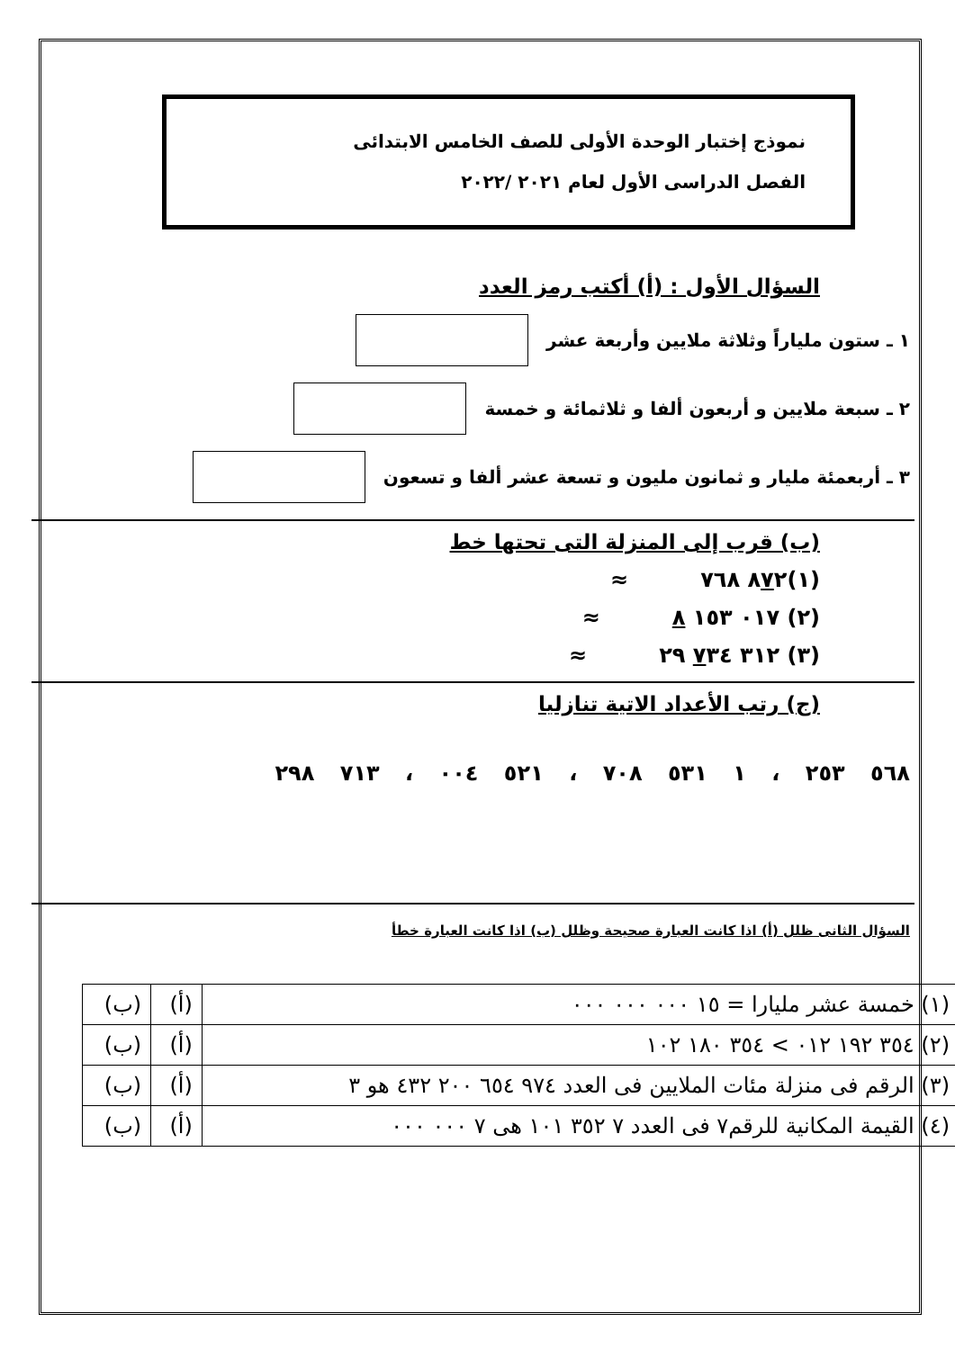نموذج إختبار الوحدة الأولى للصف الخامس الابتدائى
الفصل الدراسى الأول لعام ٢٠٢١ /٢٠٢٢
السؤال الأول : (أ) أكتب رمز العدد
١ ـ ستون ملياراً وثلاثة ملايين وأربعة عشر
٢ ـ سبعة ملايين و أربعون ألفا و ثلاثمائة و خمسة
٣ ـ أربعمئة مليار و ثمانون مليون و تسعة عشر ألفا و تسعون
(ب) قرب إلى المنزلة التى تحتها خط
(١)٨٧٢ ٧٦٨ ≈
(٢) ٠١٧ ١٥٣ ٨ ≈
(٣) ٣١٢ ٧٣٤ ٢٩ ≈
(ج) رتب الأعداد الاتية تنازليا
٥٦٨ ٢٥٣ ، ١ ٥٣١ ٧٠٨ ، ٥٢١ ٠٠٤ ، ٧١٣ ٢٩٨
السؤال الثانى ظلل (أ) اذا كانت العبارة صحيحة وظلل (ب) اذا كانت العبارة خطأ
| (١) خمسة عشر مليارا = ١٥ ٠٠٠ ٠٠٠ ٠٠٠ | (أ) | (ب) |
| (٢) ٣٥٤ ١٩٢ ٠١٢ > ٣٥٤ ١٨٠ ١٠٢ | (أ) | (ب) |
| (٣) الرقم فى منزلة مئات الملايين فى العدد ٩٧٤ ٦٥٤ ٢٠٠ ٤٣٢ هو ٣ | (أ) | (ب) |
| (٤) القيمة المكانية للرقم٧ فى العدد ٧ ٣٥٢ ١٠١ هى ٧ ٠٠٠ ٠٠٠ | (أ) | (ب) |